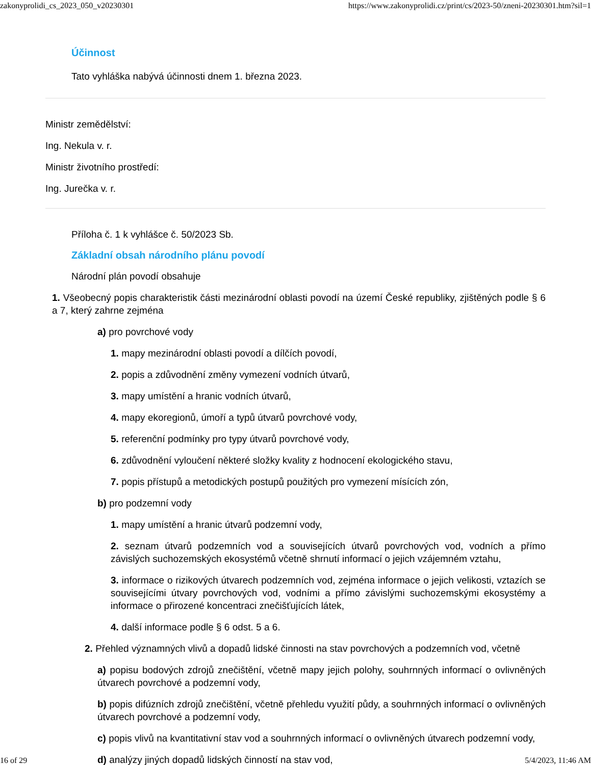zakonyprolidi_cs_2023_050_v20230301 https://www.zakonyprolidi.cz/print/cs/2023-50/zneni-20230301.htm?sil=1
Účinnost
Tato vyhláška nabývá účinnosti dnem 1. března 2023.
Ministr zemědělství:
Ing. Nekula v. r.
Ministr životního prostředí:
Ing. Jurečka v. r.
Příloha č. 1 k vyhlášce č. 50/2023 Sb.
Základní obsah národního plánu povodí
Národní plán povodí obsahuje
1. Všeobecný popis charakteristik části mezinárodní oblasti povodí na území České republiky, zjištěných podle § 6 a 7, který zahrne zejména
a) pro povrchové vody
1. mapy mezinárodní oblasti povodí a dílčích povodí,
2. popis a zdůvodnění změny vymezení vodních útvarů,
3. mapy umístění a hranic vodních útvarů,
4. mapy ekoregionů, úmoří a typů útvarů povrchové vody,
5. referenční podmínky pro typy útvarů povrchové vody,
6. zdůvodnění vyloučení některé složky kvality z hodnocení ekologického stavu,
7. popis přístupů a metodických postupů použitých pro vymezení mísících zón,
b) pro podzemní vody
1. mapy umístění a hranic útvarů podzemní vody,
2. seznam útvarů podzemních vod a souvisejících útvarů povrchových vod, vodních a přímo závislých suchozemských ekosystémů včetně shrnutí informací o jejich vzájemném vztahu,
3. informace o rizikových útvarech podzemních vod, zejména informace o jejich velikosti, vztazích se souvisejícími útvary povrchových vod, vodními a přímo závislými suchozemskými ekosystémy a informace o přirozené koncentraci znečišťujících látek,
4. další informace podle § 6 odst. 5 a 6.
2. Přehled významných vlivů a dopadů lidské činnosti na stav povrchových a podzemních vod, včetně
a) popisu bodových zdrojů znečištění, včetně mapy jejich polohy, souhrnných informací o ovlivněných útvarech povrchové a podzemní vody,
b) popis difúzních zdrojů znečištění, včetně přehledu využití půdy, a souhrnných informací o ovlivněných útvarech povrchové a podzemní vody,
c) popis vlivů na kvantitativní stav vod a souhrnných informací o ovlivněných útvarech podzemní vody,
d) analýzy jiných dopadů lidských činností na stav vod,
16 of 29 5/4/2023, 11:46 AM